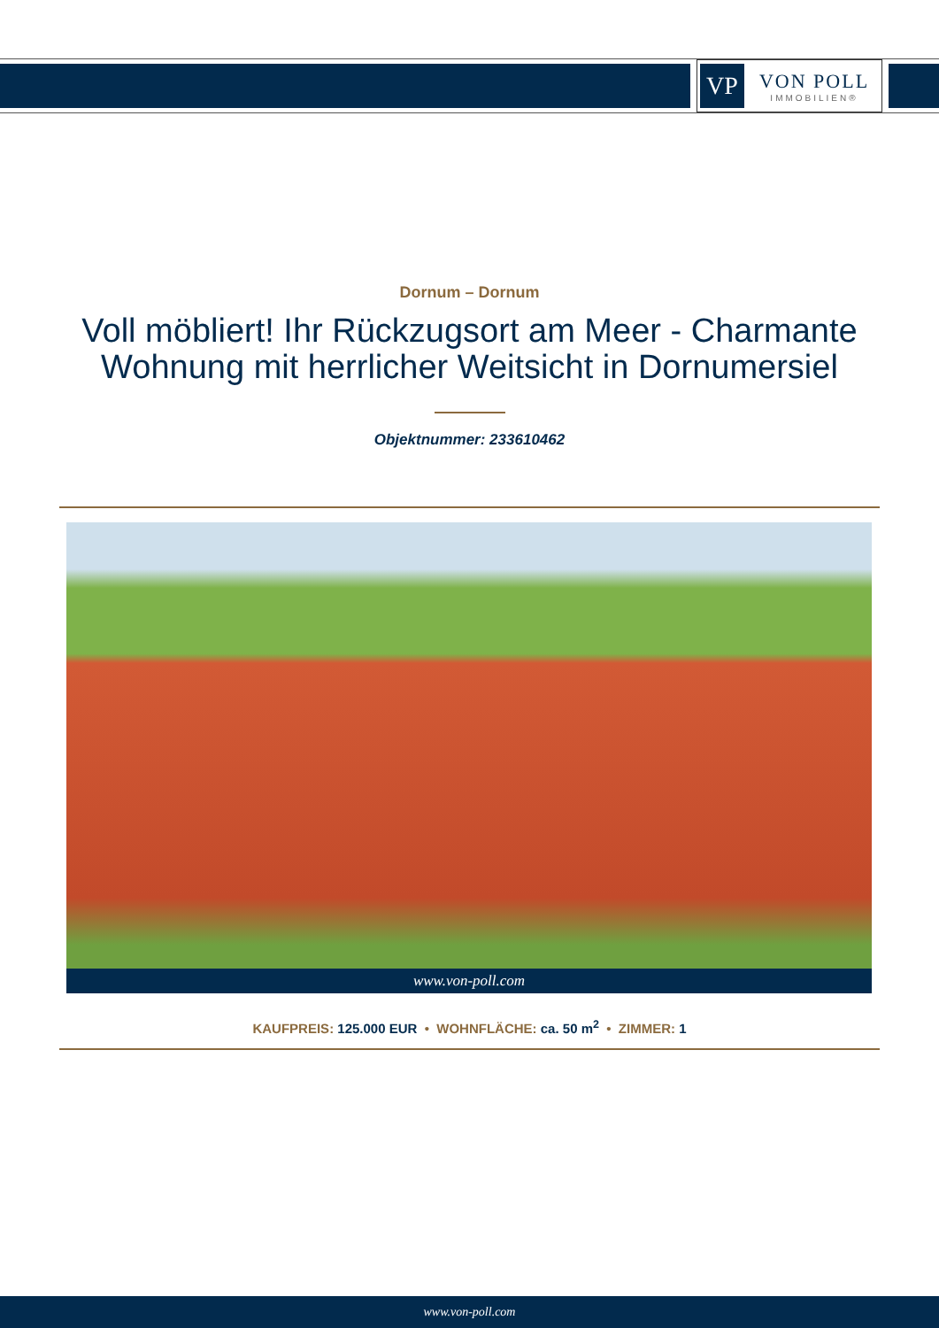VP
VON POLL
IMMOBILIEN®
Dornum – Dornum
Voll möbliert! Ihr Rückzugsort am Meer - Charmante Wohnung mit herrlicher Weitsicht in Dornumersiel
Objektnummer: 233610462
www.von-poll.com
KAUFPREIS: 125.000 EUR • WOHNFLÄCHE: ca. 50 m<sup>2</sup> • ZIMMER: 1
www.von-poll.com